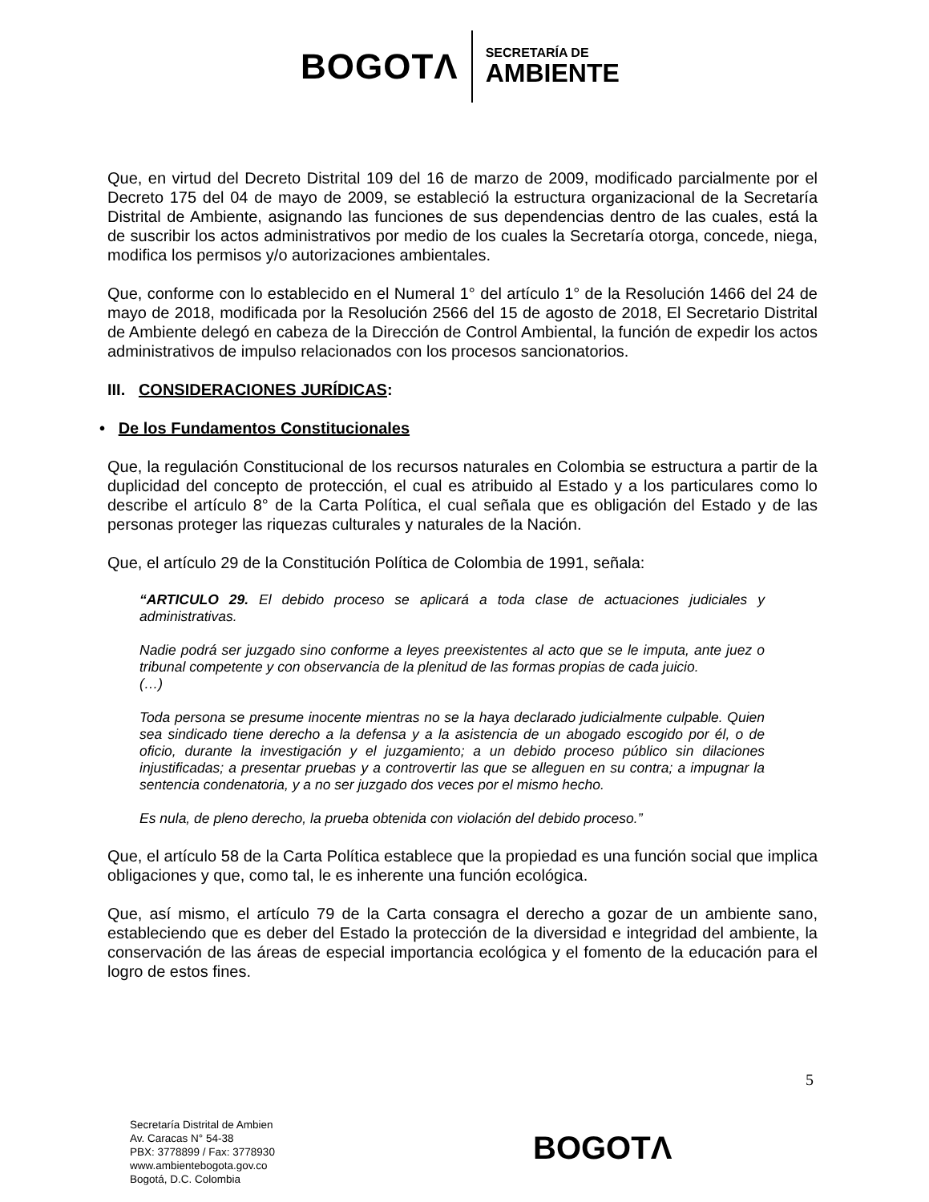BOGOTΛ
SECRETARÍA DE
AMBIENTE
Que, en virtud del Decreto Distrital 109 del 16 de marzo de 2009, modificado parcialmente por el Decreto 175 del 04 de mayo de 2009, se estableció la estructura organizacional de la Secretaría Distrital de Ambiente, asignando las funciones de sus dependencias dentro de las cuales, está la de suscribir los actos administrativos por medio de los cuales la Secretaría otorga, concede, niega, modifica los permisos y/o autorizaciones ambientales.
Que, conforme con lo establecido en el Numeral 1° del artículo 1° de la Resolución 1466 del 24 de mayo de 2018, modificada por la Resolución 2566 del 15 de agosto de 2018, El Secretario Distrital de Ambiente delegó en cabeza de la Dirección de Control Ambiental, la función de expedir los actos administrativos de impulso relacionados con los procesos sancionatorios.
III. CONSIDERACIONES JURÍDICAS:
• De los Fundamentos Constitucionales
Que, la regulación Constitucional de los recursos naturales en Colombia se estructura a partir de la duplicidad del concepto de protección, el cual es atribuido al Estado y a los particulares como lo describe el artículo 8° de la Carta Política, el cual señala que es obligación del Estado y de las personas proteger las riquezas culturales y naturales de la Nación.
Que, el artículo 29 de la Constitución Política de Colombia de 1991, señala:
“ARTICULO 29. El debido proceso se aplicará a toda clase de actuaciones judiciales y administrativas.
Nadie podrá ser juzgado sino conforme a leyes preexistentes al acto que se le imputa, ante juez o tribunal competente y con observancia de la plenitud de las formas propias de cada juicio.
(…)
Toda persona se presume inocente mientras no se la haya declarado judicialmente culpable. Quien sea sindicado tiene derecho a la defensa y a la asistencia de un abogado escogido por él, o de oficio, durante la investigación y el juzgamiento; a un debido proceso público sin dilaciones injustificadas; a presentar pruebas y a controvertir las que se alleguen en su contra; a impugnar la sentencia condenatoria, y a no ser juzgado dos veces por el mismo hecho.
Es nula, de pleno derecho, la prueba obtenida con violación del debido proceso.”
Que, el artículo 58 de la Carta Política establece que la propiedad es una función social que implica obligaciones y que, como tal, le es inherente una función ecológica.
Que, así mismo, el artículo 79 de la Carta consagra el derecho a gozar de un ambiente sano, estableciendo que es deber del Estado la protección de la diversidad e integridad del ambiente, la conservación de las áreas de especial importancia ecológica y el fomento de la educación para el logro de estos fines.
5
Secretaría Distrital de Ambien
Av. Caracas N° 54-38
PBX: 3778899 / Fax: 3778930
www.ambientebogota.gov.co
Bogotá, D.C. Colombia
BOGOTΛ